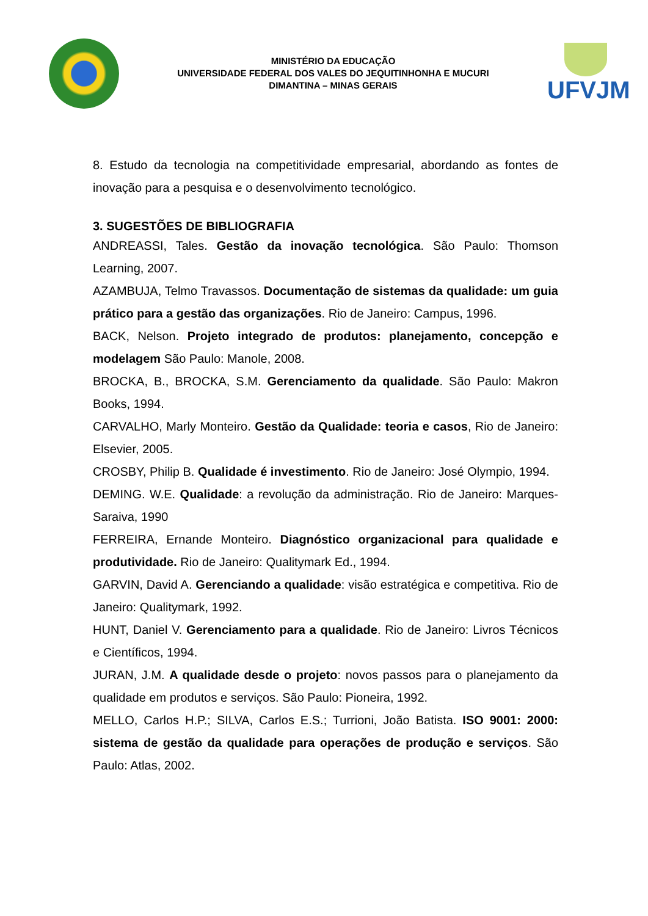MINISTÉRIO DA EDUCAÇÃO
UNIVERSIDADE FEDERAL DOS VALES DO JEQUITINHONHA E MUCURI
DIMANTINA – MINAS GERAIS
UFVJM
8. Estudo da tecnologia na competitividade empresarial, abordando as fontes de inovação para a pesquisa e o desenvolvimento tecnológico.
3. SUGESTÕES DE BIBLIOGRAFIA
ANDREASSI, Tales. Gestão da inovação tecnológica. São Paulo: Thomson Learning, 2007.
AZAMBUJA, Telmo Travassos. Documentação de sistemas da qualidade: um guia prático para a gestão das organizações. Rio de Janeiro: Campus, 1996.
BACK, Nelson. Projeto integrado de produtos: planejamento, concepção e modelagem São Paulo: Manole, 2008.
BROCKA, B., BROCKA, S.M. Gerenciamento da qualidade. São Paulo: Makron Books, 1994.
CARVALHO, Marly Monteiro. Gestão da Qualidade: teoria e casos, Rio de Janeiro: Elsevier, 2005.
CROSBY, Philip B. Qualidade é investimento. Rio de Janeiro: José Olympio, 1994.
DEMING. W.E. Qualidade: a revolução da administração. Rio de Janeiro: Marques-Saraiva, 1990
FERREIRA, Ernande Monteiro. Diagnóstico organizacional para qualidade e produtividade. Rio de Janeiro: Qualitymark Ed., 1994.
GARVIN, David A. Gerenciando a qualidade: visão estratégica e competitiva. Rio de Janeiro: Qualitymark, 1992.
HUNT, Daniel V. Gerenciamento para a qualidade. Rio de Janeiro: Livros Técnicos e Científicos, 1994.
JURAN, J.M. A qualidade desde o projeto: novos passos para o planejamento da qualidade em produtos e serviços. São Paulo: Pioneira, 1992.
MELLO, Carlos H.P.; SILVA, Carlos E.S.; Turrioni, João Batista. ISO 9001: 2000: sistema de gestão da qualidade para operações de produção e serviços. São Paulo: Atlas, 2002.